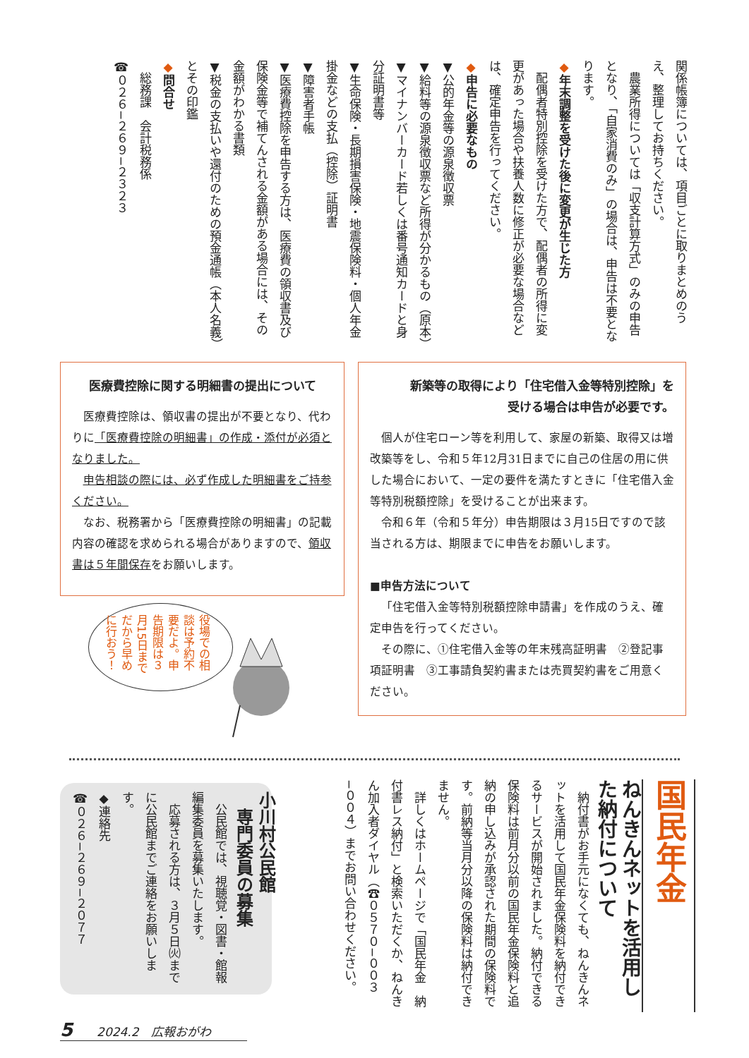関係帳簿については、項目ごとに取りまとめのうえ、整理してお持ちください。
　農業所得については「収支計算方式」のみの申告となり、「自家消費のみ」の場合は、申告は不要となります。
◆年末調整を受けた後に変更が生じた方
　配偶者特別控除を受けた方で、配偶者の所得に変更があった場合や扶養人数に修正が必要な場合などは、確定申告を行ってください。
◆申告に必要なもの
▼公的年金等の源泉徴収票
▼給料等の源泉徴収票など所得が分かるもの（原本）
▼マイナンバーカード若しくは番号通知カードと身分証明書等
▼生命保険・長期損害保険・地震保険料・個人年金掛金などの支払（控除）証明書
▼障害者手帳
▼医療費控除を申告する方は、医療費の領収書及び保険金等で補てんされる金額がある場合には、その金額がわかる書類
▼税金の支払いや還付のための預金通帳（本人名義）とその印鑑
◆問合せ
　総務課　会計税務係
☎０２６−２６９−２３２３
医療費控除に関する明細書の提出について
医療費控除は、領収書の提出が不要となり、代わりに「医療費控除の明細書」の作成・添付が必須となりました。
申告相談の際には、必ず作成した明細書をご持参ください。
なお、税務署から「医療費控除の明細書」の記載内容の確認を求められる場合がありますので、領収書は５年間保存をお願いします。
新築等の取得により「住宅借入金等特別控除」を
受ける場合は申告が必要です。
個人が住宅ローン等を利用して、家屋の新築、取得又は増改築等をし、令和５年12月31日までに自己の住居の用に供した場合において、一定の要件を満たすときに「住宅借入金等特別税額控除」を受けることが出来ます。
令和６年（令和５年分）申告期限は３月15日ですので該当される方は、期限までに申告をお願いします。
■申告方法について
「住宅借入金等特別税額控除申請書」を作成のうえ、確定申告を行ってください。
その際に、①住宅借入金等の年末残高証明書　②登記事項証明書　③工事請負契約書または売買契約書をご用意ください。
役場での相談は予約不要だよ。申告期限は３月15日までだから早めに行おう！
国民年金
ねんきんネットを活用した納付について
　納付書がお手元になくても、ねんきんネットを活用して国民年金保険料を納付できるサービスが開始されました。納付できる保険料は前月分以前の国民年金保険料と追納の申し込みが承認された期間の保険料です。前納等当月分以降の保険料は納付できません。
　詳しくはホームページで「国民年金　納付書レス納付」と検索いただくか、ねんきん加入者ダイヤル（☎０５７０−００３−００４）までお問い合わせください。
小川村公民館
　専門委員の募集
　公民館では、視聴覚・図書・館報編集委員を募集いたします。
　応募される方は、３月５日㈫までに公民館までご連絡をお願いします。
◆連絡先
☎０２６−２６９−２０７７
5　　2024.2　広報おがわ